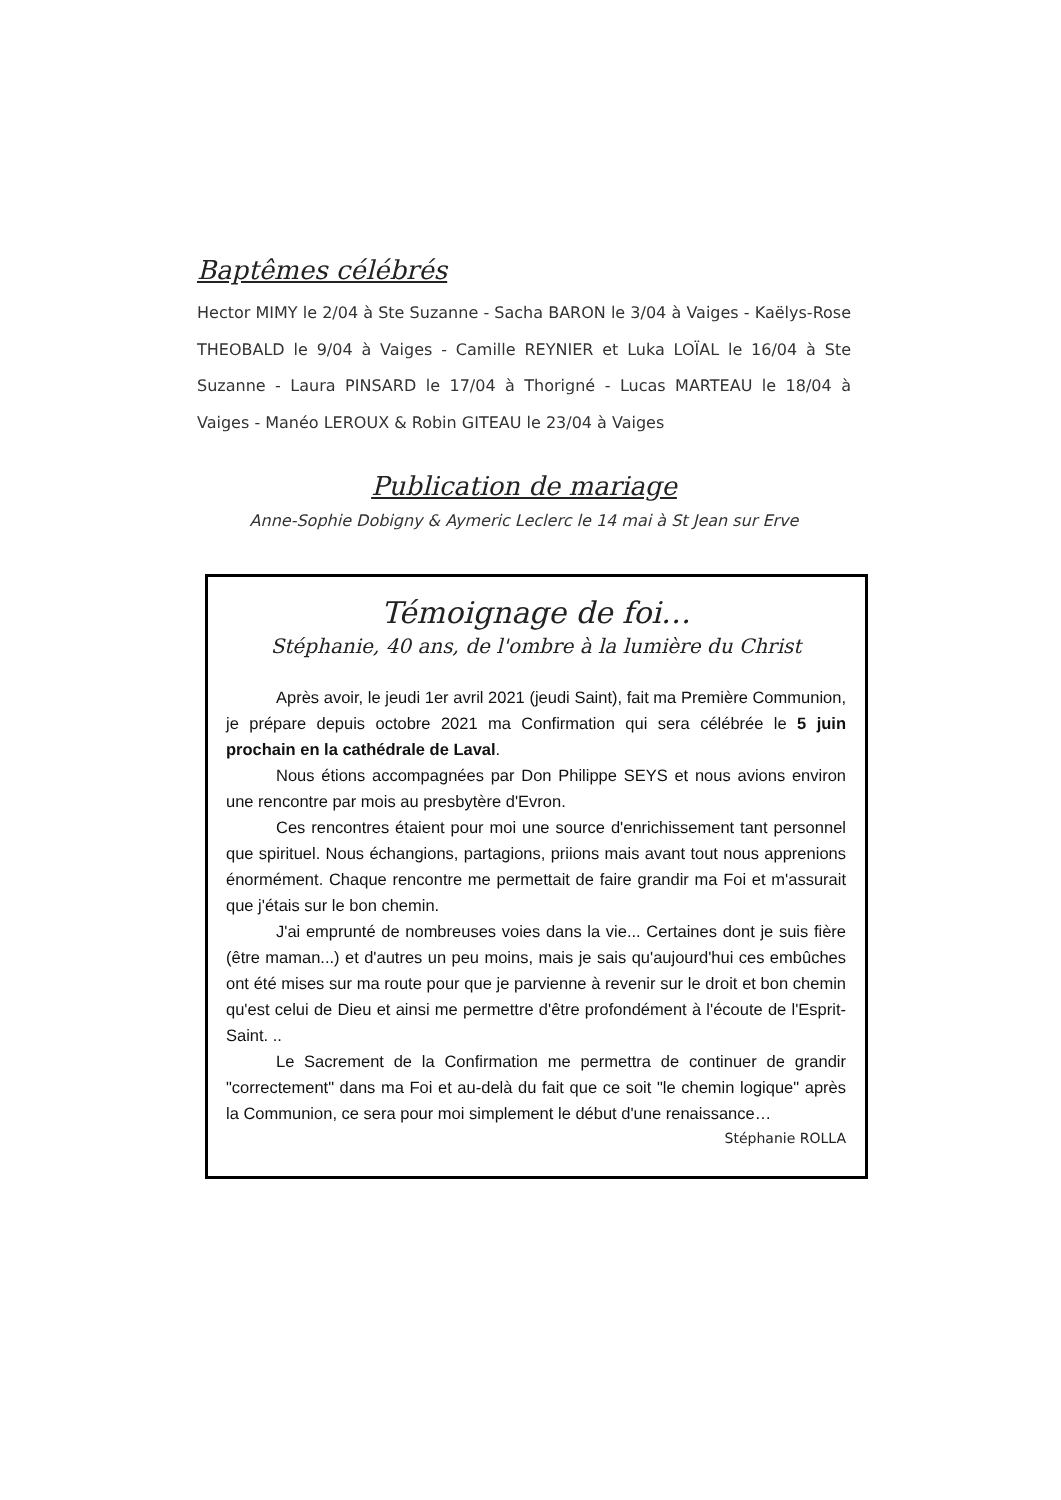Baptêmes célébrés
Hector MIMY le 2/04 à Ste Suzanne - Sacha BARON le 3/04 à Vaiges - Kaëlys-Rose THEOBALD le 9/04 à Vaiges - Camille REYNIER et Luka LOÏAL le 16/04 à Ste Suzanne - Laura PINSARD le 17/04 à Thorigné - Lucas MARTEAU le 18/04 à Vaiges - Manéo LEROUX & Robin GITEAU le 23/04 à Vaiges
Publication de mariage
Anne-Sophie Dobigny & Aymeric Leclerc le 14 mai à St Jean sur Erve
Témoignage de foi…
Stéphanie, 40 ans, de l'ombre à la lumière du Christ
Après avoir, le jeudi 1er avril 2021 (jeudi Saint), fait ma Première Communion, je prépare depuis octobre 2021 ma Confirmation qui sera célébrée le 5 juin prochain en la cathédrale de Laval.
Nous étions accompagnées par Don Philippe SEYS et nous avions environ une rencontre par mois au presbytère d'Evron.
Ces rencontres étaient pour moi une source d'enrichissement tant personnel que spirituel. Nous échangions, partagions, priions mais avant tout nous apprenions énormément. Chaque rencontre me permettait de faire grandir ma Foi et m'assurait que j'étais sur le bon chemin.
J'ai emprunté de nombreuses voies dans la vie... Certaines dont je suis fière (être maman...) et d'autres un peu moins, mais je sais qu'aujourd'hui ces embûches ont été mises sur ma route pour que je parvienne à revenir sur le droit et bon chemin qu'est celui de Dieu et ainsi me permettre d'être profondément à l'écoute de l'Esprit-Saint. ..
Le Sacrement de la Confirmation me permettra de continuer de grandir "correctement" dans ma Foi et au-delà du fait que ce soit "le chemin logique" après la Communion, ce sera pour moi simplement le début d'une renaissance…
Stéphanie ROLLA